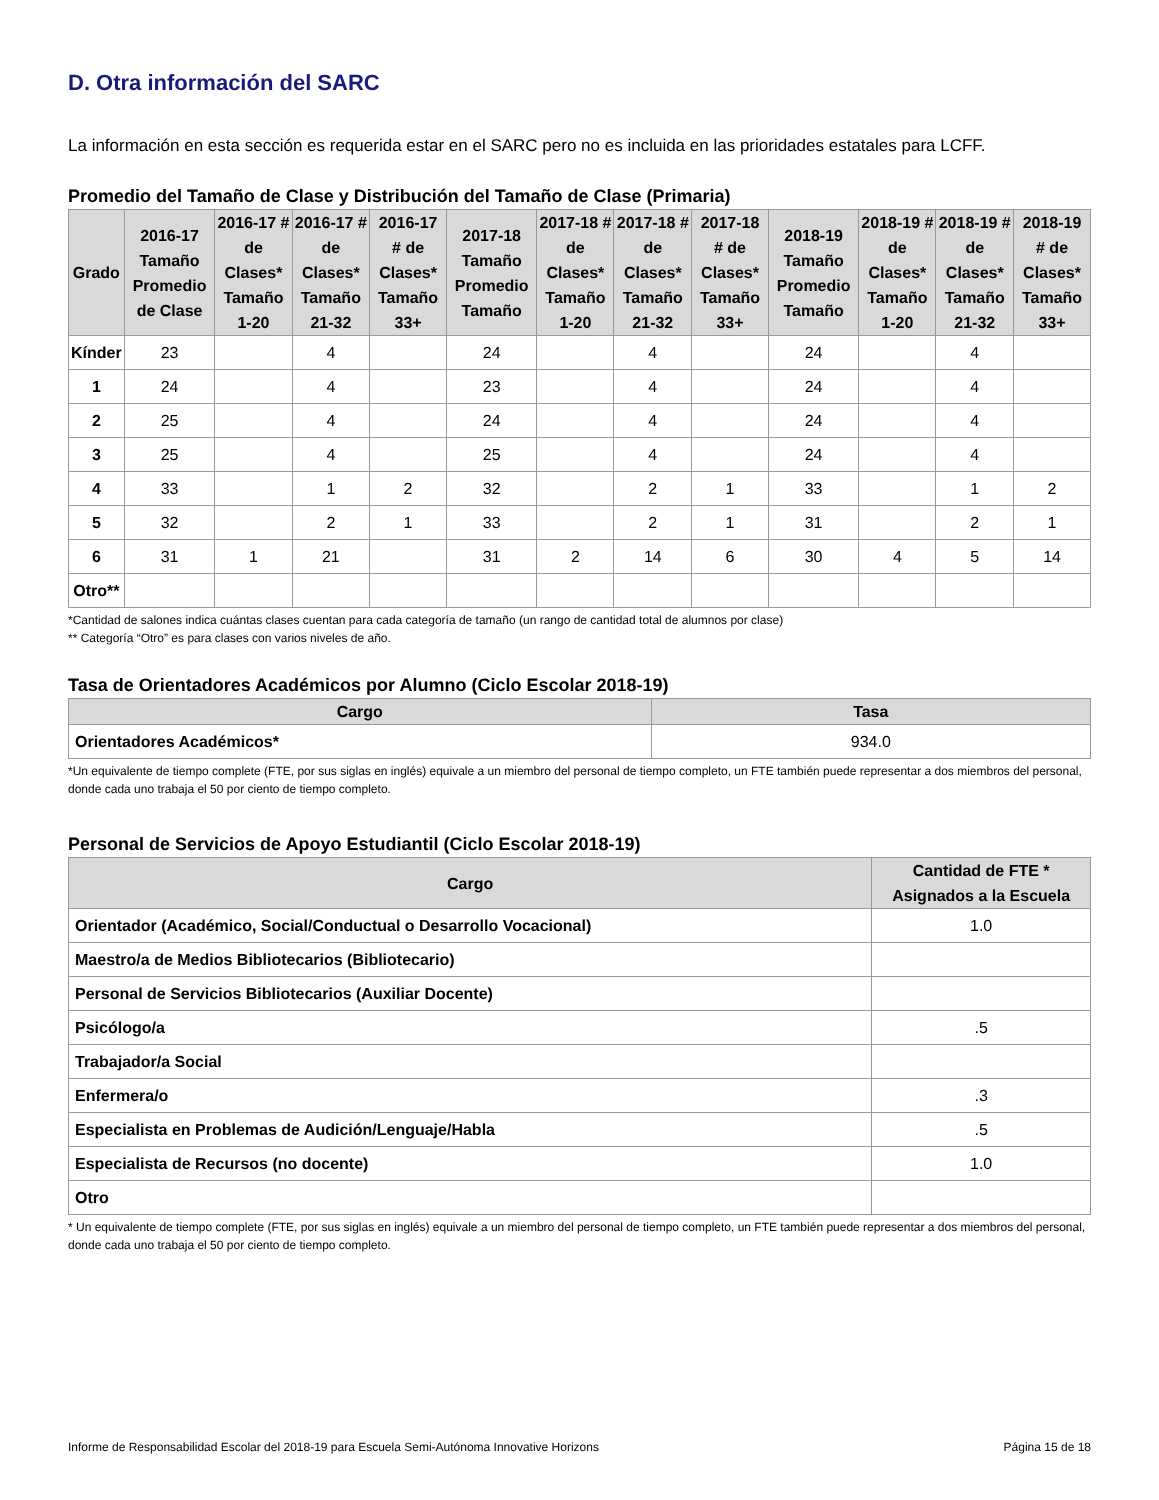D. Otra información del SARC
La información en esta sección es requerida estar en el SARC pero no es incluida en las prioridades estatales para LCFF.
Promedio del Tamaño de Clase y Distribución del Tamaño de Clase (Primaria)
| Grado | 2016-17 Tamaño Promedio de Clase | 2016-17 # de Clases* Tamaño 1-20 | 2016-17 # de Clases* Tamaño 21-32 | 2016-17 # de Clases* Tamaño 33+ | 2017-18 Tamaño Promedio Tamaño | 2017-18 # de Clases* Tamaño 1-20 | 2017-18 # de Clases* Tamaño 21-32 | 2017-18 # de Clases* Tamaño 33+ | 2018-19 Tamaño Promedio Tamaño | 2018-19 # de Clases* Tamaño 1-20 | 2018-19 # de Clases* Tamaño 21-32 | 2018-19 # de Clases* Tamaño 33+ |
| --- | --- | --- | --- | --- | --- | --- | --- | --- | --- | --- | --- | --- |
| Kínder | 23 | | 4 | | 24 | | 4 | | 24 | | 4 | |
| 1 | 24 | | 4 | | 23 | | 4 | | 24 | | 4 | |
| 2 | 25 | | 4 | | 24 | | 4 | | 24 | | 4 | |
| 3 | 25 | | 4 | | 25 | | 4 | | 24 | | 4 | |
| 4 | 33 | | 1 | 2 | 32 | | 2 | 1 | 33 | | 1 | 2 |
| 5 | 32 | | 2 | 1 | 33 | | 2 | 1 | 31 | | 2 | 1 |
| 6 | 31 | 1 | 21 | | 31 | 2 | 14 | 6 | 30 | 4 | 5 | 14 |
| Otro** | | | | | | | | | | | | |
*Cantidad de salones indica cuántas clases cuentan para cada categoría de tamaño (un rango de cantidad total de alumnos por clase)
** Categoría “Otro” es para clases con varios niveles de año.
Tasa de Orientadores Académicos por Alumno (Ciclo Escolar 2018-19)
| Cargo | Tasa |
| --- | --- |
| Orientadores Académicos* | 934.0 |
*Un equivalente de tiempo complete (FTE, por sus siglas en inglés) equivale a un miembro del personal de tiempo completo, un FTE también puede representar a dos miembros del personal, donde cada uno trabaja el 50 por ciento de tiempo completo.
Personal de Servicios de Apoyo Estudiantil (Ciclo Escolar 2018-19)
| Cargo | Cantidad de FTE * Asignados a la Escuela |
| --- | --- |
| Orientador (Académico, Social/Conductual o Desarrollo Vocacional) | 1.0 |
| Maestro/a de Medios Bibliotecarios (Bibliotecario) | |
| Personal de Servicios Bibliotecarios (Auxiliar Docente) | |
| Psicólogo/a | .5 |
| Trabajador/a Social | |
| Enfermera/o | .3 |
| Especialista en Problemas de Audición/Lenguaje/Habla | .5 |
| Especialista de Recursos (no docente) | 1.0 |
| Otro | |
* Un equivalente de tiempo complete (FTE, por sus siglas en inglés) equivale a un miembro del personal de tiempo completo, un FTE también puede representar a dos miembros del personal, donde cada uno trabaja el 50 por ciento de tiempo completo.
Informe de Responsabilidad Escolar del 2018-19 para Escuela Semi-Autónoma Innovative Horizons Página 15 de 18